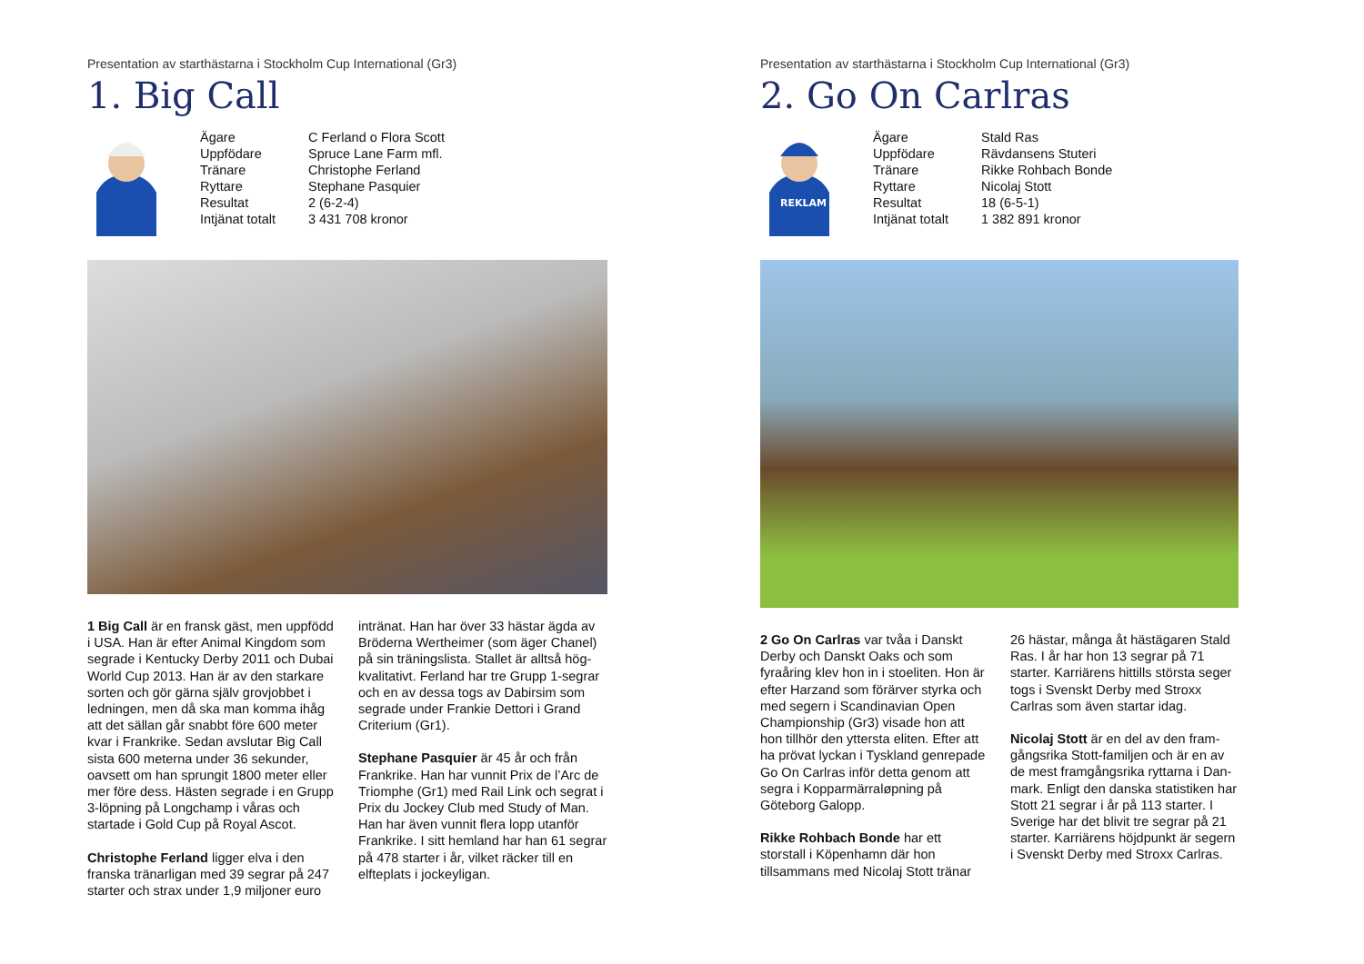Presentation av starthästarna i Stockholm Cup International (Gr3)
1. Big Call
| Ägare | C Ferland o Flora Scott |
| Uppfödare | Spruce Lane Farm mfl. |
| Tränare | Christophe Ferland |
| Ryttare | Stephane Pasquier |
| Resultat | 2 (6-2-4) |
| Intjänat totalt | 3 431 708 kronor |
1 Big Call är en fransk gäst, men uppfödd i USA. Han är efter Animal Kingdom som segrade i Kentucky Derby 2011 och Dubai World Cup 2013. Han är av den starkare sorten och gör gärna själv grov­jobbet i ledningen, men då ska man kom­ma ihåg att det sällan går snabbt före 600 meter kvar i Frankrike. Sedan avslutar Big Call sista 600 meterna under 36 sekun­der, oavsett om han sprungit 1800 meter eller mer före dess. Hästen segrade i en Grupp 3-löpning på Longchamp i våras och startade i Gold Cup på Royal Ascot.
Christophe Ferland ligger elva i den franska tränarligan med 39 segrar på 247 starter och strax under 1,9 miljoner euro inträn­at. Han har över 33 hästar ägda av Bröderna Wertheimer (som äger Chanel) på sin träningslista. Stallet är alltså hög­kvalitativt. Ferland har tre Grupp 1-segrar och en av dessa togs av Dabirsim som segrade under Frankie Dettori i Grand Criterium (Gr1).
Stephane Pasquier är 45 år och från Frankrike. Han har vunnit Prix de l’Arc de Triomphe (Gr1) med Rail Link och segrat i Prix du Jockey Club med Study of Man. Han har även vunnit flera lopp utanför Frankrike. I sitt hemland har han 61 seg­rar på 478 starter i år, vilket räcker till en elfteplats i jockeyligan.
Presentation av starthästarna i Stockholm Cup International (Gr3)
2. Go On Carlras
REKLAM
| Ägare | Stald Ras |
| Uppfödare | Rävdansens Stuteri |
| Tränare | Rikke Rohbach Bonde |
| Ryttare | Nicolaj Stott |
| Resultat | 18 (6-5-1) |
| Intjänat totalt | 1 382 891 kronor |
2 Go On Carlras var tvåa i Danskt Der­by och Danskt Oaks och som fyraåring klev hon in i stoeliten. Hon är efter Harzand som förärver styrka och med segern i Scandinavian Open Champi­onship (Gr3) visade hon att hon tillhör den yttersta eliten. Efter att ha prövat lyckan i Tyskland genrepade Go On Carlras inför detta genom att segra i Kopparmärraløpning på Göteborg Galopp.
Rikke Rohbach Bonde har ett storstall i Köpenhamn där hon tillsammans med Nicolaj Stott tränar 26 hästar, många åt hästägaren Stald Ras. I år har hon 13 segrar på 71 starter. Karriärens hittills största seger togs i Svenskt Derby med Stroxx Carlras som även startar idag.
Nicolaj Stott är en del av den fram­gångsrika Stott-familjen och är en av de mest framgångsrika ryttarna i Dan­mark. Enligt den danska statistiken har Stott 21 segrar i år på 113 starter. I Sverige har det blivit tre segrar på 21 starter. Karriärens höjdpunkt är segern i Svenskt Derby med Stroxx Carlras.